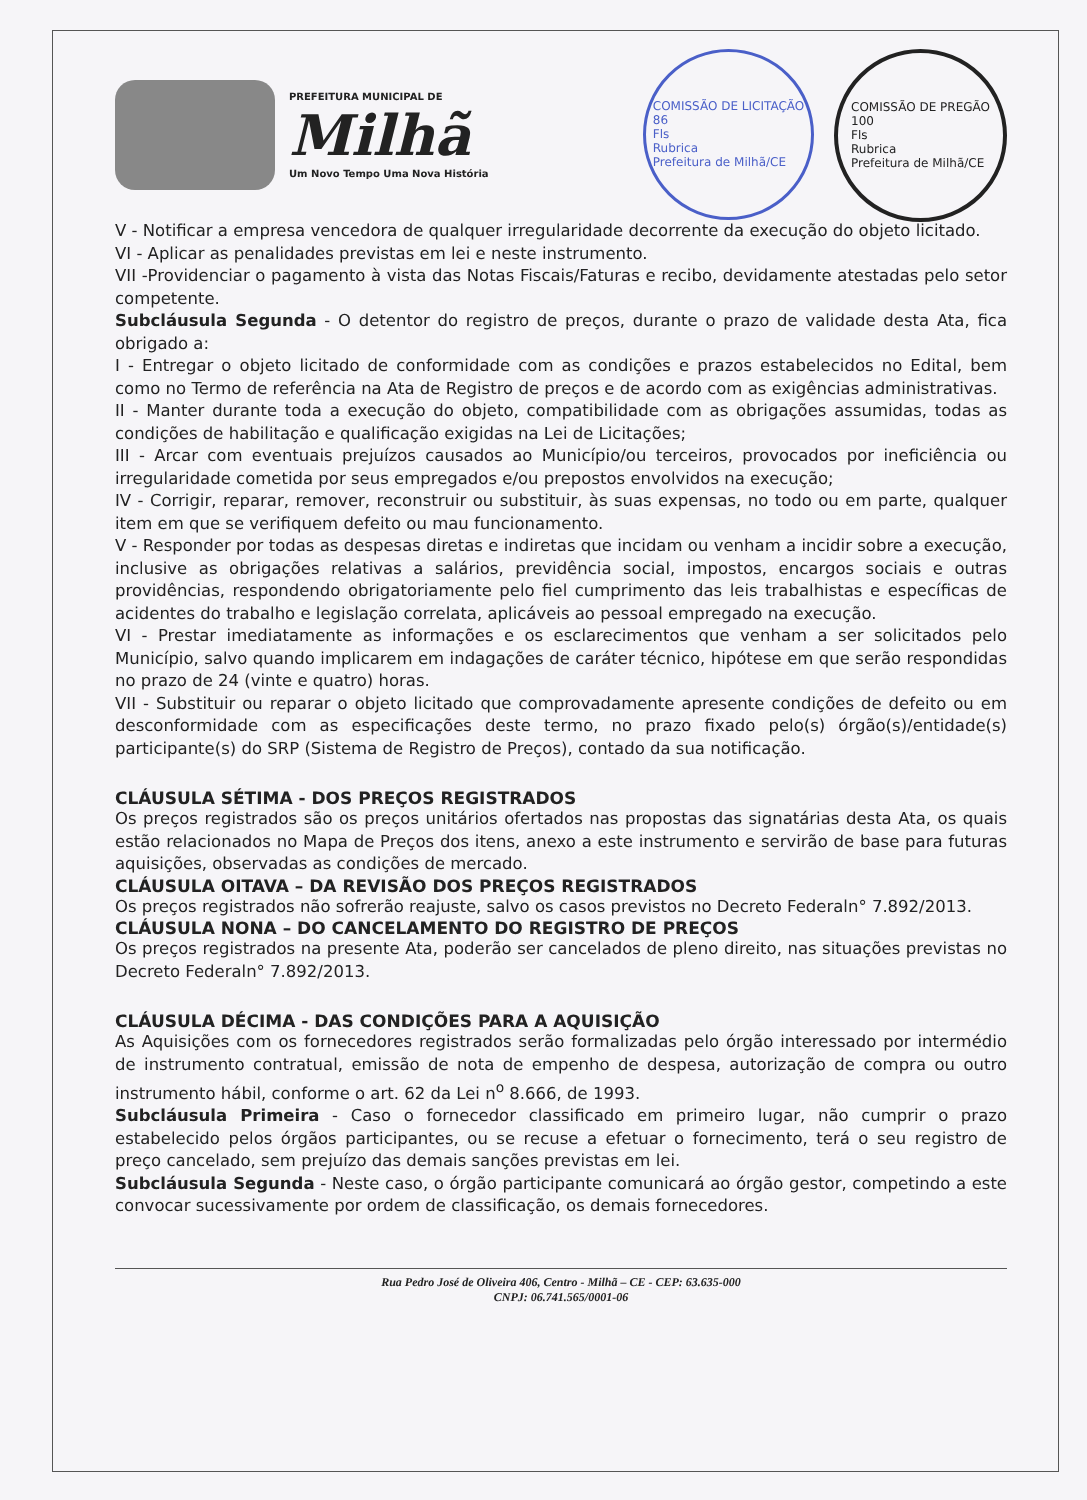PREFEITURA MUNICIPAL DE
Milhã
Um Novo Tempo Uma Nova História
COMISSÃO DE LICITAÇÃO
86
Fls
Rubrica
Prefeitura de Milhã/CE
COMISSÃO DE PREGÃO
100
Fls
Rubrica
Prefeitura de Milhã/CE
V - Notificar a empresa vencedora de qualquer irregularidade decorrente da execução do objeto licitado.
VI - Aplicar as penalidades previstas em lei e neste instrumento.
VII -Providenciar o pagamento à vista das Notas Fiscais/Faturas e recibo, devidamente atestadas pelo setor competente.
Subcláusula Segunda - O detentor do registro de preços, durante o prazo de validade desta Ata, fica obrigado a:
I - Entregar o objeto licitado de conformidade com as condições e prazos estabelecidos no Edital, bem como no Termo de referência na Ata de Registro de preços e de acordo com as exigências administrativas.
II - Manter durante toda a execução do objeto, compatibilidade com as obrigações assumidas, todas as condições de habilitação e qualificação exigidas na Lei de Licitações;
III - Arcar com eventuais prejuízos causados ao Município/ou terceiros, provocados por ineficiência ou irregularidade cometida por seus empregados e/ou prepostos envolvidos na execução;
IV - Corrigir, reparar, remover, reconstruir ou substituir, às suas expensas, no todo ou em parte, qualquer item em que se verifiquem defeito ou mau funcionamento.
V - Responder por todas as despesas diretas e indiretas que incidam ou venham a incidir sobre a execução, inclusive as obrigações relativas a salários, previdência social, impostos, encargos sociais e outras providências, respondendo obrigatoriamente pelo fiel cumprimento das leis trabalhistas e específicas de acidentes do trabalho e legislação correlata, aplicáveis ao pessoal empregado na execução.
VI - Prestar imediatamente as informações e os esclarecimentos que venham a ser solicitados pelo Município, salvo quando implicarem em indagações de caráter técnico, hipótese em que serão respondidas no prazo de 24 (vinte e quatro) horas.
VII - Substituir ou reparar o objeto licitado que comprovadamente apresente condições de defeito ou em desconformidade com as especificações deste termo, no prazo fixado pelo(s) órgão(s)/entidade(s) participante(s) do SRP (Sistema de Registro de Preços), contado da sua notificação.
CLÁUSULA SÉTIMA - DOS PREÇOS REGISTRADOS
Os preços registrados são os preços unitários ofertados nas propostas das signatárias desta Ata, os quais estão relacionados no Mapa de Preços dos itens, anexo a este instrumento e servirão de base para futuras aquisições, observadas as condições de mercado.
CLÁUSULA OITAVA – DA REVISÃO DOS PREÇOS REGISTRADOS
Os preços registrados não sofrerão reajuste, salvo os casos previstos no Decreto Federaln° 7.892/2013.
CLÁUSULA NONA – DO CANCELAMENTO DO REGISTRO DE PREÇOS
Os preços registrados na presente Ata, poderão ser cancelados de pleno direito, nas situações previstas no Decreto Federaln° 7.892/2013.
CLÁUSULA DÉCIMA - DAS CONDIÇÕES PARA A AQUISIÇÃO
As Aquisições com os fornecedores registrados serão formalizadas pelo órgão interessado por intermédio de instrumento contratual, emissão de nota de empenho de despesa, autorização de compra ou outro instrumento hábil, conforme o art. 62 da Lei n<sup>o</sup> 8.666, de 1993.
Subcláusula Primeira - Caso o fornecedor classificado em primeiro lugar, não cumprir o prazo estabelecido pelos órgãos participantes, ou se recuse a efetuar o fornecimento, terá o seu registro de preço cancelado, sem prejuízo das demais sanções previstas em lei.
Subcláusula Segunda - Neste caso, o órgão participante comunicará ao órgão gestor, competindo a este convocar sucessivamente por ordem de classificação, os demais fornecedores.
Rua Pedro José de Oliveira 406, Centro - Milhã – CE - CEP: 63.635-000
CNPJ: 06.741.565/0001-06